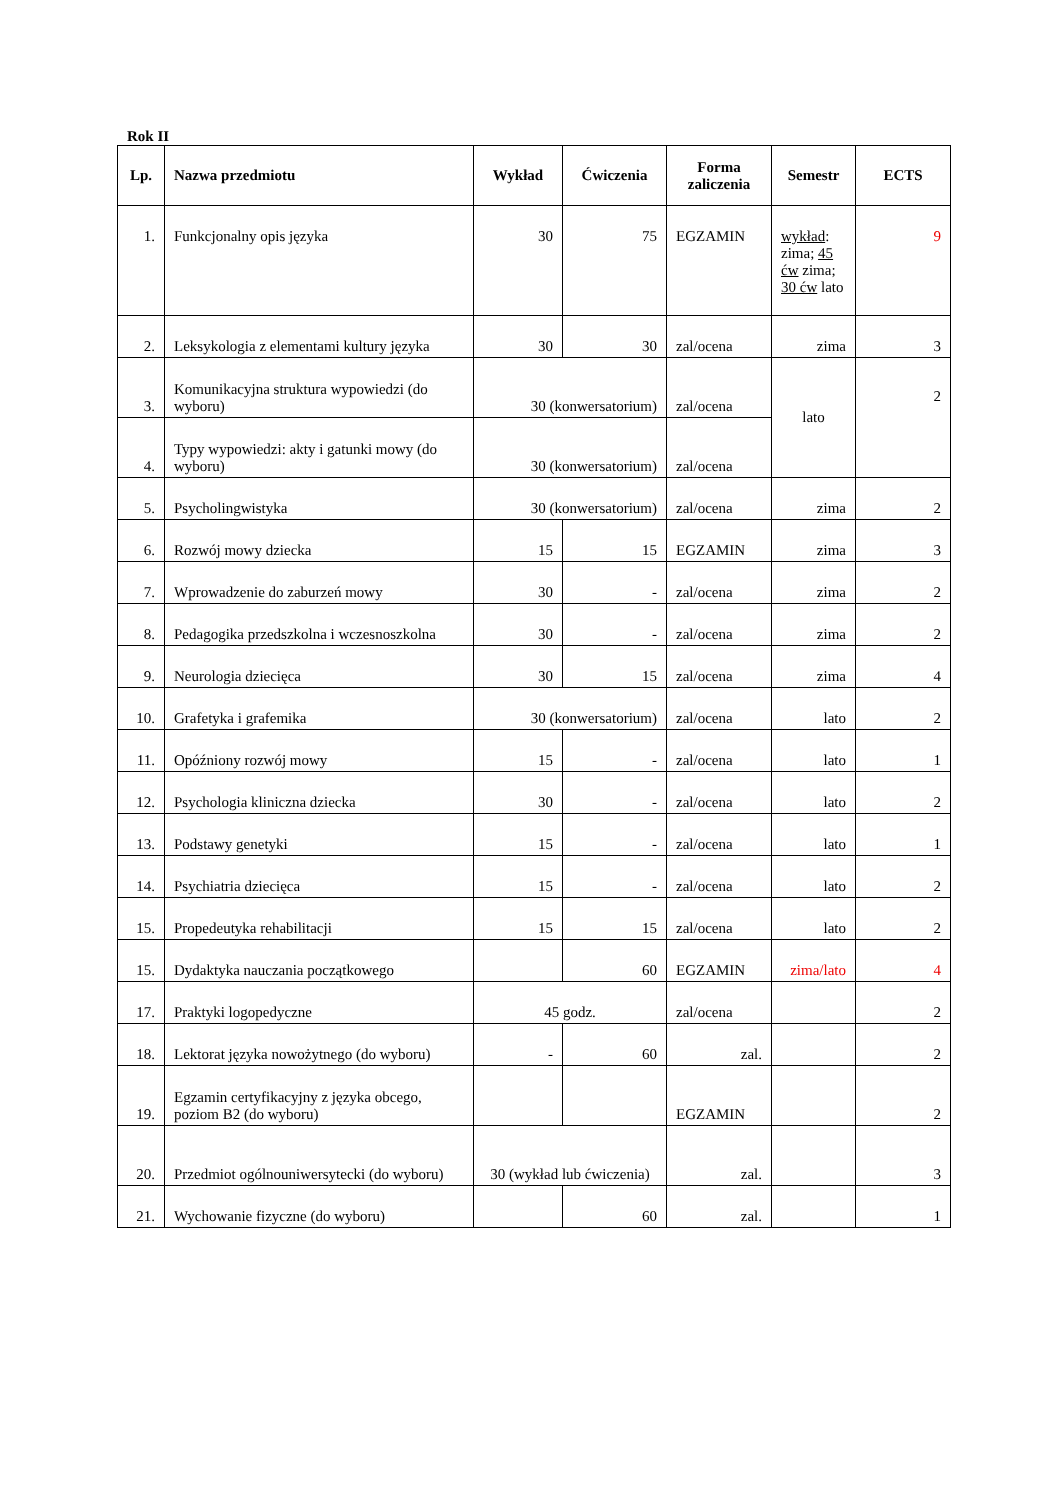Rok II
| Lp. | Nazwa przedmiotu | Wykład | Ćwiczenia | Forma zaliczenia | Semestr | ECTS |
| --- | --- | --- | --- | --- | --- | --- |
| 1. | Funkcjonalny opis języka | 30 | 75 | EGZAMIN | wykład : zima; 45 ćw zima; 30 ćw lato | 9 |
| 2. | Leksykologia z elementami kultury języka | 30 | 30 | zal/ocena | zima | 3 |
| 3. | Komunikacyjna struktura wypowiedzi (do wyboru) | 30 (konwersatorium) | | zal/ocena | lato | 2 |
| 4. | Typy wypowiedzi: akty i gatunki mowy (do wyboru) | 30 (konwersatorium) | | zal/ocena | | |
| 5. | Psycholingwistyka | 30 (konwersatorium) | | zal/ocena | zima | 2 |
| 6. | Rozwój mowy dziecka | 15 | 15 | EGZAMIN | zima | 3 |
| 7. | Wprowadzenie do zaburzeń mowy | 30 | - | zal/ocena | zima | 2 |
| 8. | Pedagogika przedszkolna i wczesnoszkolna | 30 | - | zal/ocena | zima | 2 |
| 9. | Neurologia dziecięca | 30 | 15 | zal/ocena | zima | 4 |
| 10. | Grafetyka i grafemika | 30 (konwersatorium) | | zal/ocena | lato | 2 |
| 11. | Opóźniony rozwój mowy | 15 | - | zal/ocena | lato | 1 |
| 12. | Psychologia kliniczna dziecka | 30 | - | zal/ocena | lato | 2 |
| 13. | Podstawy genetyki | 15 | - | zal/ocena | lato | 1 |
| 14. | Psychiatria dziecięca | 15 | - | zal/ocena | lato | 2 |
| 15. | Propedeutyka rehabilitacji | 15 | 15 | zal/ocena | lato | 2 |
| 15. | Dydaktyka nauczania początkowego | | 60 | EGZAMIN | zima/lato | 4 |
| 17. | Praktyki logopedyczne | 45 godz. | | zal/ocena | | 2 |
| 18. | Lektorat języka nowożytnego (do wyboru) | - | 60 | zal. | | 2 |
| 19. | Egzamin certyfikacyjny z języka obcego, poziom B2 (do wyboru) | | | EGZAMIN | | 2 |
| 20. | Przedmiot ogólnouniwersytecki (do wyboru) | 30 (wykład lub ćwiczenia) | | zal. | | 3 |
| 21. | Wychowanie fizyczne (do wyboru) | | 60 | zal. | | 1 |